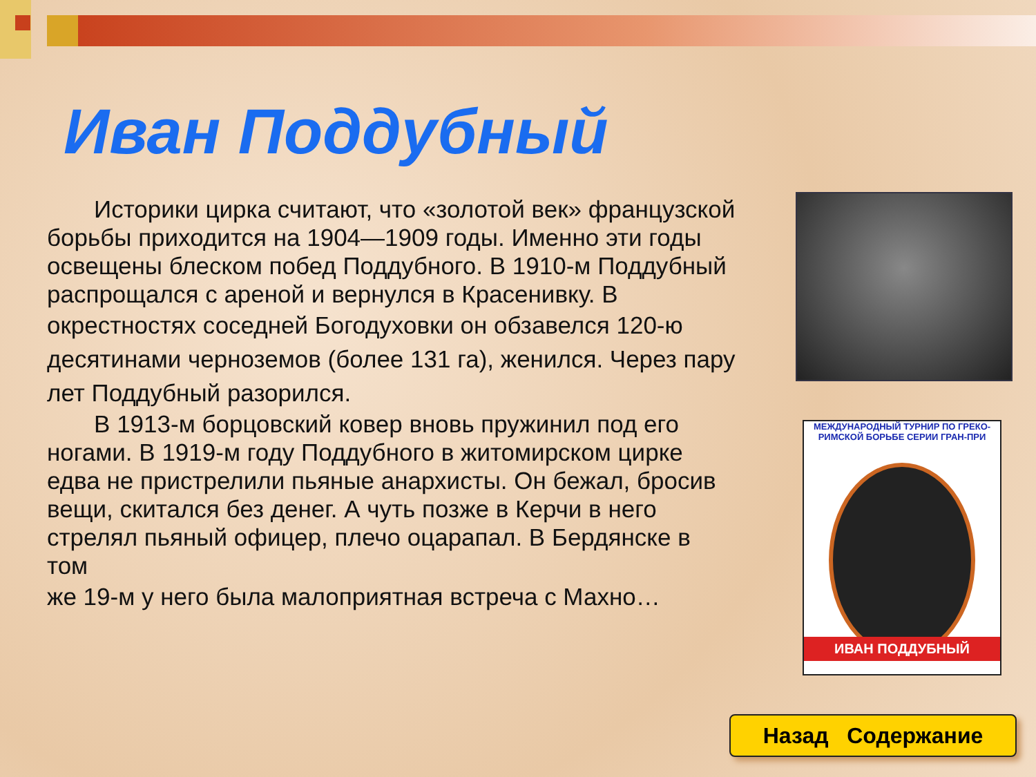Иван Поддубный
Историки цирка считают, что «золотой век» французской борьбы приходится на 1904—1909 годы. Именно эти годы освещены блеском побед Поддубного. В 1910-м Поддубный распрощался с ареной и вернулся в Красенивку. В
окрестностях соседней Богодуховки он обзавелся 120-ю десятинами черноземов (более 131 га), женился. Через пару
лет Поддубный разорился.
В 1913-м борцовский ковер вновь пружинил под его ногами. В 1919-м году Поддубного в житомирском цирке едва не пристрелили пьяные анархисты. Он бежал, бросив вещи, скитался без денег. А чуть позже в Керчи в него стрелял пьяный офицер, плечо оцарапал. В Бердянске в том
же 19-м у него была малоприятная встреча с Махно…
МЕЖДУНАРОДНЫЙ ТУРНИР ПО ГРЕКО-РИМСКОЙ БОРЬБЕ СЕРИИ ГРАН-ПРИ
ИВАН ПОДДУБНЫЙ
Назад Содержание